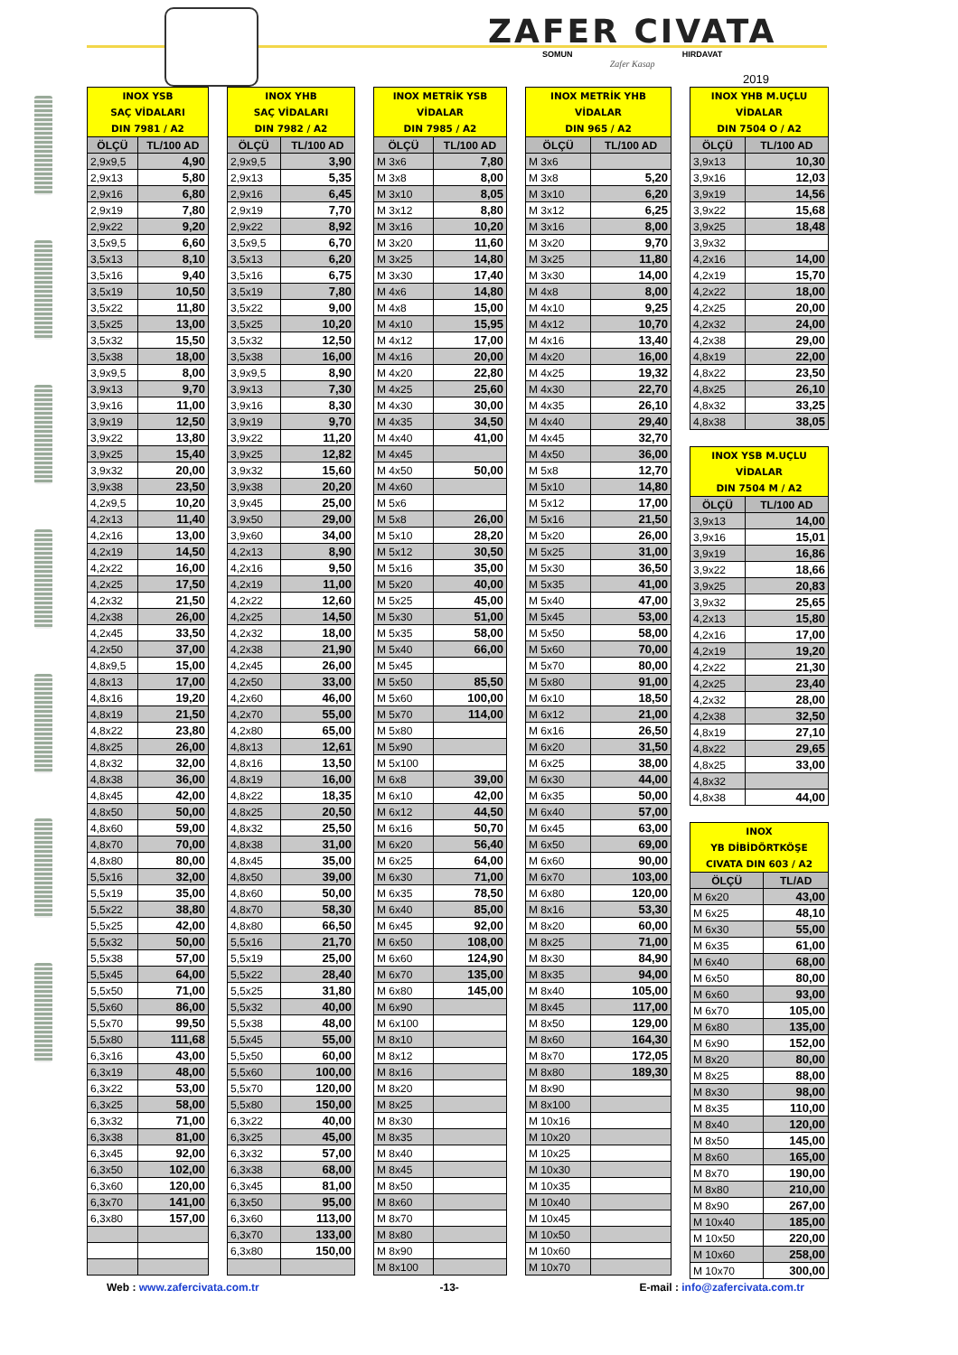ZAFER CIVATA
SOMUN HIRDAVAT
Zafer Kasap
2019
| INOX YSB SAÇ VİDALARI DIN 7981 / A2 | |
| --- | --- |
| ÖLÇÜ | TL/100 AD |
| 2,9x9,5 | 4,90 |
| 2,9x13 | 5,80 |
| 2,9x16 | 6,80 |
| 2,9x19 | 7,80 |
| 2,9x22 | 9,20 |
| 3,5x9,5 | 6,60 |
| 3,5x13 | 8,10 |
| 3,5x16 | 9,40 |
| 3,5x19 | 10,50 |
| 3,5x22 | 11,80 |
| 3,5x25 | 13,00 |
| 3,5x32 | 15,50 |
| 3,5x38 | 18,00 |
| 3,9x9,5 | 8,00 |
| 3,9x13 | 9,70 |
| 3,9x16 | 11,00 |
| 3,9x19 | 12,50 |
| 3,9x22 | 13,80 |
| 3,9x25 | 15,40 |
| 3,9x32 | 20,00 |
| 3,9x38 | 23,50 |
| 4,2x9,5 | 10,20 |
| 4,2x13 | 11,40 |
| 4,2x16 | 13,00 |
| 4,2x19 | 14,50 |
| 4,2x22 | 16,00 |
| 4,2x25 | 17,50 |
| 4,2x32 | 21,50 |
| 4,2x38 | 26,00 |
| 4,2x45 | 33,50 |
| 4,2x50 | 37,00 |
| 4,8x9,5 | 15,00 |
| 4,8x13 | 17,00 |
| 4,8x16 | 19,20 |
| 4,8x19 | 21,50 |
| 4,8x22 | 23,80 |
| 4,8x25 | 26,00 |
| 4,8x32 | 32,00 |
| 4,8x38 | 36,00 |
| 4,8x45 | 42,00 |
| 4,8x50 | 50,00 |
| 4,8x60 | 59,00 |
| 4,8x70 | 70,00 |
| 4,8x80 | 80,00 |
| 5,5x16 | 32,00 |
| 5,5x19 | 35,00 |
| 5,5x22 | 38,80 |
| 5,5x25 | 42,00 |
| 5,5x32 | 50,00 |
| 5,5x38 | 57,00 |
| 5,5x45 | 64,00 |
| 5,5x50 | 71,00 |
| 5,5x60 | 86,00 |
| 5,5x70 | 99,50 |
| 5,5x80 | 111,68 |
| 6,3x16 | 43,00 |
| 6,3x19 | 48,00 |
| 6,3x22 | 53,00 |
| 6,3x25 | 58,00 |
| 6,3x32 | 71,00 |
| 6,3x38 | 81,00 |
| 6,3x45 | 92,00 |
| 6,3x50 | 102,00 |
| 6,3x60 | 120,00 |
| 6,3x70 | 141,00 |
| 6,3x80 | 157,00 |
| INOX YHB SAÇ VİDALARI DIN 7982 / A2 | |
| --- | --- |
| ÖLÇÜ | TL/100 AD |
| 2,9x9,5 | 3,90 |
| 2,9x13 | 5,35 |
| 2,9x16 | 6,45 |
| 2,9x19 | 7,70 |
| 2,9x22 | 8,92 |
| 3,5x9,5 | 6,70 |
| 3,5x13 | 6,20 |
| 3,5x16 | 6,75 |
| 3,5x19 | 7,80 |
| 3,5x22 | 9,00 |
| 3,5x25 | 10,20 |
| 3,5x32 | 12,50 |
| 3,5x38 | 16,00 |
| 3,9x9,5 | 8,90 |
| 3,9x13 | 7,30 |
| 3,9x16 | 8,30 |
| 3,9x19 | 9,70 |
| 3,9x22 | 11,20 |
| 3,9x25 | 12,82 |
| 3,9x32 | 15,60 |
| 3,9x38 | 20,20 |
| 3,9x45 | 25,00 |
| 3,9x50 | 29,00 |
| 3,9x60 | 34,00 |
| 4,2x13 | 8,90 |
| 4,2x16 | 9,50 |
| 4,2x19 | 11,00 |
| 4,2x22 | 12,60 |
| 4,2x25 | 14,50 |
| 4,2x32 | 18,00 |
| 4,2x38 | 21,90 |
| 4,2x45 | 26,00 |
| 4,2x50 | 33,00 |
| 4,2x60 | 46,00 |
| 4,2x70 | 55,00 |
| 4,2x80 | 65,00 |
| 4,8x13 | 12,61 |
| 4,8x16 | 13,50 |
| 4,8x19 | 16,00 |
| 4,8x22 | 18,35 |
| 4,8x25 | 20,50 |
| 4,8x32 | 25,50 |
| 4,8x38 | 31,00 |
| 4,8x45 | 35,00 |
| 4,8x50 | 39,00 |
| 4,8x60 | 50,00 |
| 4,8x70 | 58,30 |
| 4,8x80 | 66,50 |
| 5,5x16 | 21,70 |
| 5,5x19 | 25,00 |
| 5,5x22 | 28,40 |
| 5,5x25 | 31,80 |
| 5,5x32 | 40,00 |
| 5,5x38 | 48,00 |
| 5,5x45 | 55,00 |
| 5,5x50 | 60,00 |
| 5,5x60 | 100,00 |
| 5,5x70 | 120,00 |
| 5,5x80 | 150,00 |
| 6,3x22 | 40,00 |
| 6,3x25 | 45,00 |
| 6,3x32 | 57,00 |
| 6,3x38 | 68,00 |
| 6,3x45 | 81,00 |
| 6,3x50 | 95,00 |
| 6,3x60 | 113,00 |
| 6,3x70 | 133,00 |
| 6,3x80 | 150,00 |
| INOX METRİK YSB VİDALAR DIN 7985 / A2 | |
| --- | --- |
| ÖLÇÜ | TL/100 AD |
| M 3x6 | 7,80 |
| M 3x8 | 8,00 |
| M 3x10 | 8,05 |
| M 3x12 | 8,80 |
| M 3x16 | 10,20 |
| M 3x20 | 11,60 |
| M 3x25 | 14,80 |
| M 3x30 | 17,40 |
| M 4x6 | 14,80 |
| M 4x8 | 15,00 |
| M 4x10 | 15,95 |
| M 4x12 | 17,00 |
| M 4x16 | 20,00 |
| M 4x20 | 22,80 |
| M 4x25 | 25,60 |
| M 4x30 | 30,00 |
| M 4x35 | 34,50 |
| M 4x40 | 41,00 |
| M 4x45 | |
| M 4x50 | 50,00 |
| M 4x60 | |
| M 5x6 | |
| M 5x8 | 26,00 |
| M 5x10 | 28,20 |
| M 5x12 | 30,50 |
| M 5x16 | 35,00 |
| M 5x20 | 40,00 |
| M 5x25 | 45,00 |
| M 5x30 | 51,00 |
| M 5x35 | 58,00 |
| M 5x40 | 66,00 |
| M 5x45 | |
| M 5x50 | 85,50 |
| M 5x60 | 100,00 |
| M 5x70 | 114,00 |
| M 5x80 | |
| M 5x90 | |
| M 5x100 | |
| M 6x8 | 39,00 |
| M 6x10 | 42,00 |
| M 6x12 | 44,50 |
| M 6x16 | 50,70 |
| M 6x20 | 56,40 |
| M 6x25 | 64,00 |
| M 6x30 | 71,00 |
| M 6x35 | 78,50 |
| M 6x40 | 85,00 |
| M 6x45 | 92,00 |
| M 6x50 | 108,00 |
| M 6x60 | 124,90 |
| M 6x70 | 135,00 |
| M 6x80 | 145,00 |
| M 6x90 | |
| M 6x100 | |
| M 8x10 | |
| M 8x12 | |
| M 8x16 | |
| M 8x20 | |
| M 8x25 | |
| M 8x30 | |
| M 8x35 | |
| M 8x40 | |
| M 8x45 | |
| M 8x50 | |
| M 8x60 | |
| M 8x70 | |
| M 8x80 | |
| M 8x90 | |
| M 8x100 | |
| INOX METRİK YHB VİDALAR DIN 965 / A2 | |
| --- | --- |
| ÖLÇÜ | TL/100 AD |
| M 3x6 | |
| M 3x8 | 5,20 |
| M 3x10 | 6,20 |
| M 3x12 | 6,25 |
| M 3x16 | 8,00 |
| M 3x20 | 9,70 |
| M 3x25 | 11,80 |
| M 3x30 | 14,00 |
| M 4x8 | 8,00 |
| M 4x10 | 9,25 |
| M 4x12 | 10,70 |
| M 4x16 | 13,40 |
| M 4x20 | 16,00 |
| M 4x25 | 19,32 |
| M 4x30 | 22,70 |
| M 4x35 | 26,10 |
| M 4x40 | 29,40 |
| M 4x45 | 32,70 |
| M 4x50 | 36,00 |
| M 5x8 | 12,70 |
| M 5x10 | 14,80 |
| M 5x12 | 17,00 |
| M 5x16 | 21,50 |
| M 5x20 | 26,00 |
| M 5x25 | 31,00 |
| M 5x30 | 36,50 |
| M 5x35 | 41,00 |
| M 5x40 | 47,00 |
| M 5x45 | 53,00 |
| M 5x50 | 58,00 |
| M 5x60 | 70,00 |
| M 5x70 | 80,00 |
| M 5x80 | 91,00 |
| M 6x10 | 18,50 |
| M 6x12 | 21,00 |
| M 6x16 | 26,50 |
| M 6x20 | 31,50 |
| M 6x25 | 38,00 |
| M 6x30 | 44,00 |
| M 6x35 | 50,00 |
| M 6x40 | 57,00 |
| M 6x45 | 63,00 |
| M 6x50 | 69,00 |
| M 6x60 | 90,00 |
| M 6x70 | 103,00 |
| M 6x80 | 120,00 |
| M 8x16 | 53,30 |
| M 8x20 | 60,00 |
| M 8x25 | 71,00 |
| M 8x30 | 84,90 |
| M 8x35 | 94,00 |
| M 8x40 | 105,00 |
| M 8x45 | 117,00 |
| M 8x50 | 129,00 |
| M 8x60 | 164,30 |
| M 8x70 | 172,05 |
| M 8x80 | 189,30 |
| M 8x90 | |
| M 8x100 | |
| M 10x16 | |
| M 10x20 | |
| M 10x25 | |
| M 10x30 | |
| M 10x35 | |
| M 10x40 | |
| M 10x45 | |
| M 10x50 | |
| M 10x60 | |
| M 10x70 | |
| INOX YHB M.UÇLU VİDALAR DIN 7504 O / A2 | |
| --- | --- |
| ÖLÇÜ | TL/100 AD |
| 3,9x13 | 10,30 |
| 3,9x16 | 12,03 |
| 3,9x19 | 14,56 |
| 3,9x22 | 15,68 |
| 3,9x25 | 18,48 |
| 3,9x32 | |
| 4,2x16 | 14,00 |
| 4,2x19 | 15,70 |
| 4,2x22 | 18,00 |
| 4,2x25 | 20,00 |
| 4,2x32 | 24,00 |
| 4,2x38 | 29,00 |
| 4,8x19 | 22,00 |
| 4,8x22 | 23,50 |
| 4,8x25 | 26,10 |
| 4,8x32 | 33,25 |
| 4,8x38 | 38,05 |
| INOX YSB M.UÇLU VİDALAR DIN 7504 M / A2 | |
| --- | --- |
| ÖLÇÜ | TL/100 AD |
| 3,9x13 | 14,00 |
| 3,9x16 | 15,01 |
| 3,9x19 | 16,86 |
| 3,9x22 | 18,66 |
| 3,9x25 | 20,83 |
| 3,9x32 | 25,65 |
| 4,2x13 | 15,80 |
| 4,2x16 | 17,00 |
| 4,2x19 | 19,20 |
| 4,2x22 | 21,30 |
| 4,2x25 | 23,40 |
| 4,2x32 | 28,00 |
| 4,2x38 | 32,50 |
| 4,8x19 | 27,10 |
| 4,8x22 | 29,65 |
| 4,8x25 | 33,00 |
| 4,8x32 | |
| 4,8x38 | 44,00 |
| INOX YB DİBİDÖRTKÖŞE CIVATA DIN 603 / A2 | |
| --- | --- |
| ÖLÇÜ | TL/AD |
| M 6x20 | 43,00 |
| M 6x25 | 48,10 |
| M 6x30 | 55,00 |
| M 6x35 | 61,00 |
| M 6x40 | 68,00 |
| M 6x50 | 80,00 |
| M 6x60 | 93,00 |
| M 6x70 | 105,00 |
| M 6x80 | 135,00 |
| M 6x90 | 152,00 |
| M 8x20 | 80,00 |
| M 8x25 | 88,00 |
| M 8x30 | 98,00 |
| M 8x35 | 110,00 |
| M 8x40 | 120,00 |
| M 8x50 | 145,00 |
| M 8x60 | 165,00 |
| M 8x70 | 190,00 |
| M 8x80 | 210,00 |
| M 8x90 | 267,00 |
| M 10x40 | 185,00 |
| M 10x50 | 220,00 |
| M 10x60 | 258,00 |
| M 10x70 | 300,00 |
Web : www.zafercivata.com.tr -13- E-mail : info@zafercivata.com.tr